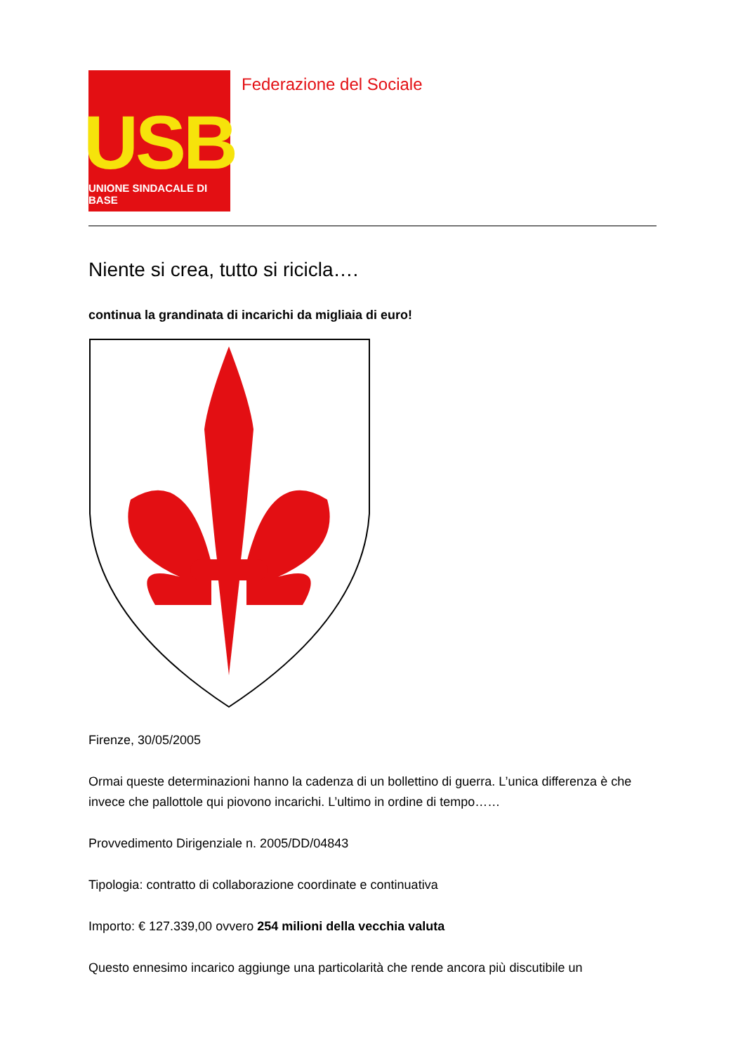USB
UNIONE SINDACALE DI BASE
Federazione del Sociale
Niente si crea, tutto si ricicla….
continua la grandinata di incarichi da migliaia di euro!
Firenze, 30/05/2005
Ormai queste determinazioni hanno la cadenza di un bollettino di guerra. L’unica differenza è che invece che pallottole qui piovono incarichi. L’ultimo in ordine di tempo……
Provvedimento Dirigenziale n. 2005/DD/04843
Tipologia: contratto di collaborazione coordinate e continuativa
Importo: € 127.339,00 ovvero 254 milioni della vecchia valuta
Questo ennesimo incarico aggiunge una particolarità che rende ancora più discutibile un